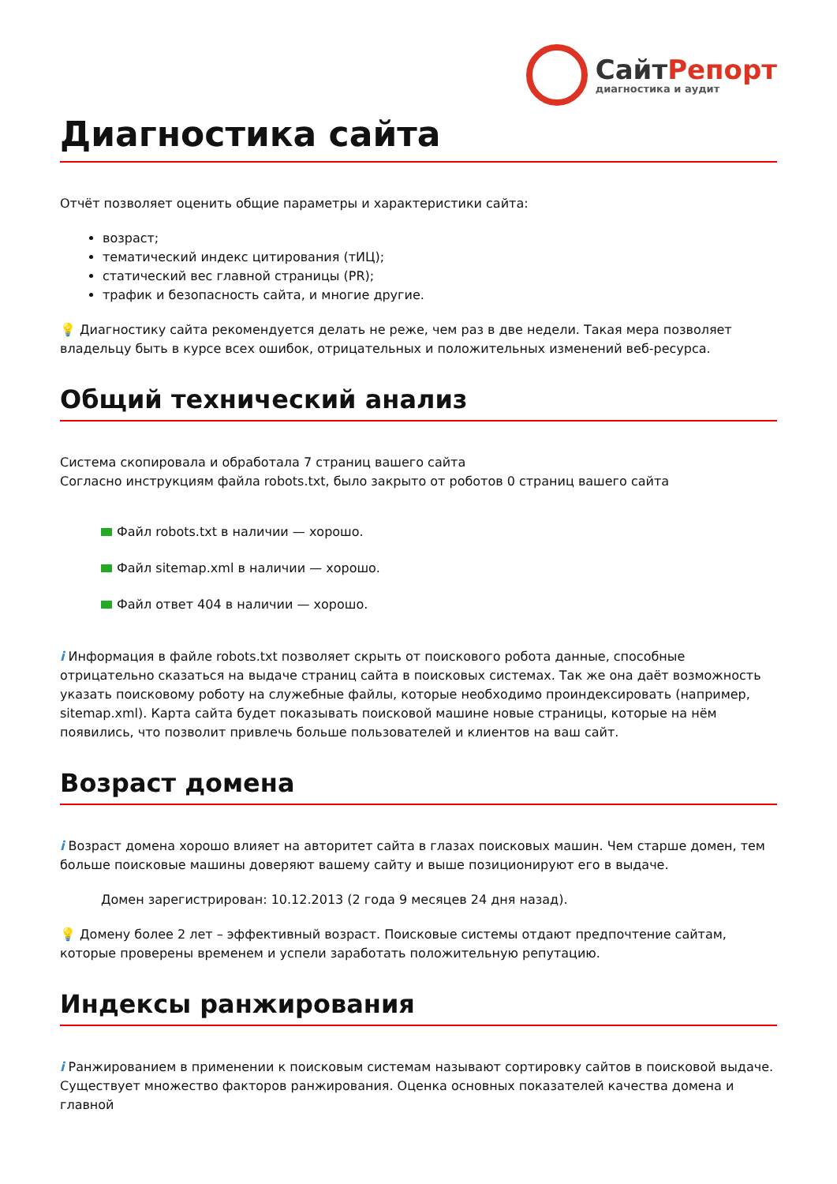СайтРепорт
диагностика и аудит
Диагностика сайта
Отчёт позволяет оценить общие параметры и характеристики сайта:
возраст;
тематический индекс цитирования (тИЦ);
статический вес главной страницы (PR);
трафик и безопасность сайта, и многие другие.
💡 Диагностику сайта рекомендуется делать не реже, чем раз в две недели. Такая мера позволяет владельцу быть в курсе всех ошибок, отрицательных и положительных изменений веб-ресурса.
Общий технический анализ
Система скопировала и обработала 7 страниц вашего сайта
Согласно инструкциям файла robots.txt, было закрыто от роботов 0 страниц вашего сайта
Файл robots.txt в наличии — хорошо.
Файл sitemap.xml в наличии — хорошо.
Файл ответ 404 в наличии — хорошо.
i Информация в файле robots.txt позволяет скрыть от поискового робота данные, способные отрицательно сказаться на выдаче страниц сайта в поисковых системах. Так же она даёт возможность указать поисковому роботу на служебные файлы, которые необходимо проиндексировать (например, sitemap.xml). Карта сайта будет показывать поисковой машине новые страницы, которые на нём появились, что позволит привлечь больше пользователей и клиентов на ваш сайт.
Возраст домена
i Возраст домена хорошо влияет на авторитет сайта в глазах поисковых машин. Чем старше домен, тем больше поисковые машины доверяют вашему сайту и выше позиционируют его в выдаче.
Домен зарегистрирован: 10.12.2013 (2 года 9 месяцев 24 дня назад).
💡 Домену более 2 лет – эффективный возраст. Поисковые системы отдают предпочтение сайтам, которые проверены временем и успели заработать положительную репутацию.
Индексы ранжирования
i Ранжированием в применении к поисковым системам называют сортировку сайтов в поисковой выдаче. Существует множество факторов ранжирования. Оценка основных показателей качества домена и главной